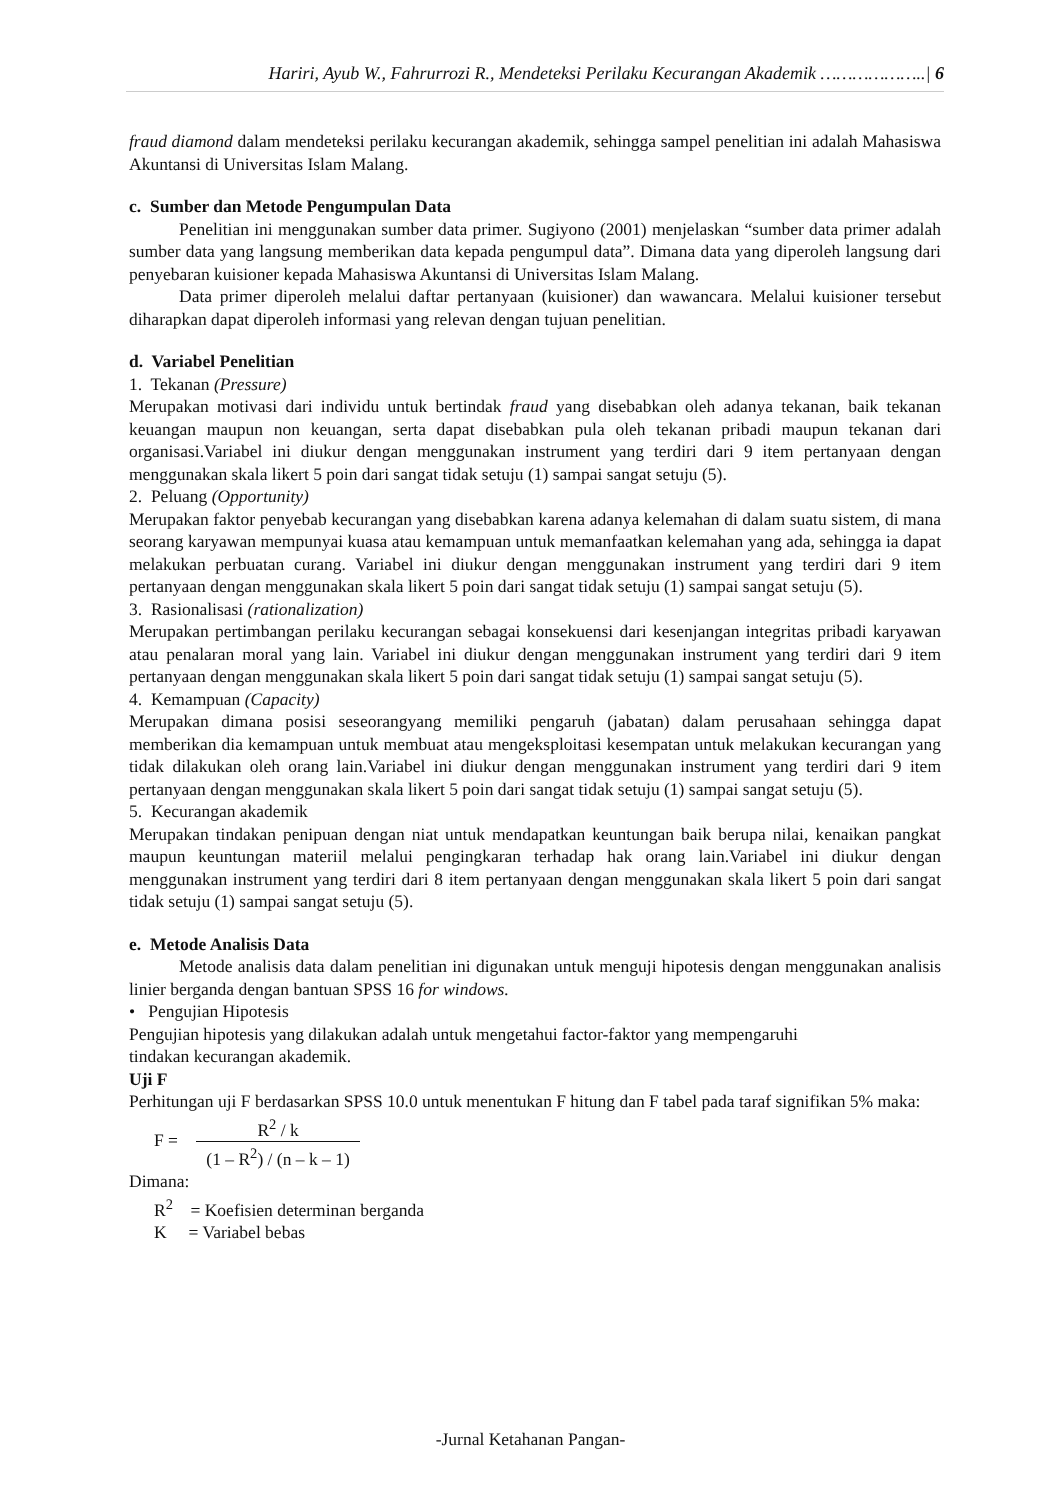Hariri, Ayub W., Fahrurrozi R., Mendeteksi Perilaku Kecurangan Akademik ………………..| 6
fraud diamond dalam mendeteksi perilaku kecurangan akademik, sehingga sampel penelitian ini adalah Mahasiswa Akuntansi di Universitas Islam Malang.
c. Sumber dan Metode Pengumpulan Data
Penelitian ini menggunakan sumber data primer. Sugiyono (2001) menjelaskan “sumber data primer adalah sumber data yang langsung memberikan data kepada pengumpul data”. Dimana data yang diperoleh langsung dari penyebaran kuisioner kepada Mahasiswa Akuntansi di Universitas Islam Malang.
Data primer diperoleh melalui daftar pertanyaan (kuisioner) dan wawancara. Melalui kuisioner tersebut diharapkan dapat diperoleh informasi yang relevan dengan tujuan penelitian.
d. Variabel Penelitian
1. Tekanan (Pressure)
Merupakan motivasi dari individu untuk bertindak fraud yang disebabkan oleh adanya tekanan, baik tekanan keuangan maupun non keuangan, serta dapat disebabkan pula oleh tekanan pribadi maupun tekanan dari organisasi.Variabel ini diukur dengan menggunakan instrument yang terdiri dari 9 item pertanyaan dengan menggunakan skala likert 5 poin dari sangat tidak setuju (1) sampai sangat setuju (5).
2. Peluang (Opportunity)
Merupakan faktor penyebab kecurangan yang disebabkan karena adanya kelemahan di dalam suatu sistem, di mana seorang karyawan mempunyai kuasa atau kemampuan untuk memanfaatkan kelemahan yang ada, sehingga ia dapat melakukan perbuatan curang. Variabel ini diukur dengan menggunakan instrument yang terdiri dari 9 item pertanyaan dengan menggunakan skala likert 5 poin dari sangat tidak setuju (1) sampai sangat setuju (5).
3. Rasionalisasi (rationalization)
Merupakan pertimbangan perilaku kecurangan sebagai konsekuensi dari kesenjangan integritas pribadi karyawan atau penalaran moral yang lain. Variabel ini diukur dengan menggunakan instrument yang terdiri dari 9 item pertanyaan dengan menggunakan skala likert 5 poin dari sangat tidak setuju (1) sampai sangat setuju (5).
4. Kemampuan (Capacity)
Merupakan dimana posisi seseorangyang memiliki pengaruh (jabatan) dalam perusahaan sehingga dapat memberikan dia kemampuan untuk membuat atau mengeksploitasi kesempatan untuk melakukan kecurangan yang tidak dilakukan oleh orang lain.Variabel ini diukur dengan menggunakan instrument yang terdiri dari 9 item pertanyaan dengan menggunakan skala likert 5 poin dari sangat tidak setuju (1) sampai sangat setuju (5).
5. Kecurangan akademik
Merupakan tindakan penipuan dengan niat untuk mendapatkan keuntungan baik berupa nilai, kenaikan pangkat maupun keuntungan materiil melalui pengingkaran terhadap hak orang lain.Variabel ini diukur dengan menggunakan instrument yang terdiri dari 8 item pertanyaan dengan menggunakan skala likert 5 poin dari sangat tidak setuju (1) sampai sangat setuju (5).
e. Metode Analisis Data
Metode analisis data dalam penelitian ini digunakan untuk menguji hipotesis dengan menggunakan analisis linier berganda dengan bantuan SPSS 16 for windows.
• Pengujian Hipotesis
Pengujian hipotesis yang dilakukan adalah untuk mengetahui factor-faktor yang mempengaruhi
tindakan kecurangan akademik.
Uji F
Perhitungan uji F berdasarkan SPSS 10.0 untuk menentukan F hitung dan F tabel pada taraf signifikan 5% maka:
F = R<sup>2</sup> / k (1 – R<sup>2</sup>) / (n – k – 1)
Dimana:
R<sup>2</sup> = Koefisien determinan berganda
K = Variabel bebas
-Jurnal Ketahanan Pangan-